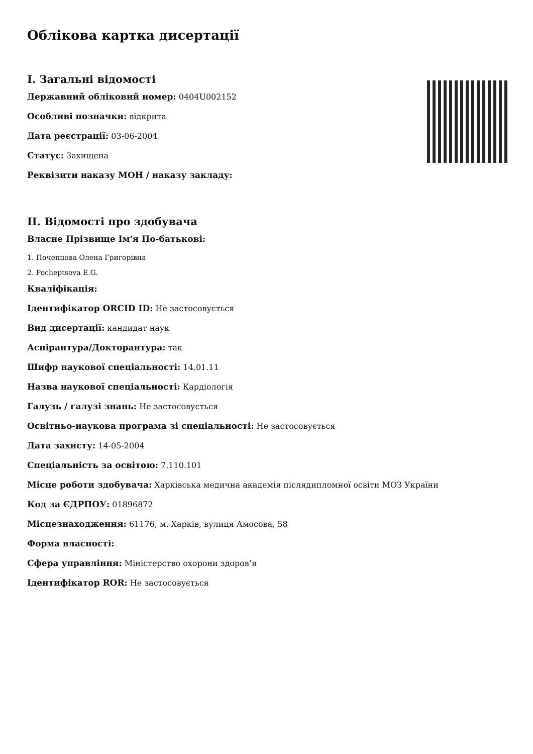Облікова картка дисертації
I. Загальні відомості
Державний обліковий номер: 0404U002152
Особливі позначки: відкрита
Дата реєстрації: 03-06-2004
Статус: Захищена
Реквізити наказу МОН / наказу закладу:
II. Відомості про здобувача
Власне Прізвище Ім'я По-батькові:
1. Почепцова Олена Григорівна
2. Pocheptsova E.G.
Кваліфікація:
Ідентифікатор ORCID ID: Не застосовується
Вид дисертації: кандидат наук
Аспірантура/Докторантура: так
Шифр наукової спеціальності: 14.01.11
Назва наукової спеціальності: Кардіологія
Галузь / галузі знань: Не застосовується
Освітньо-наукова програма зі спеціальності: Не застосовується
Дата захисту: 14-05-2004
Спеціальність за освітою: 7.110.101
Місце роботи здобувача: Харківська медична академія післядипломної освіти МОЗ України
Код за ЄДРПОУ: 01896872
Місцезнаходження: 61176, м. Харків, вулиця Амосова, 58
Форма власності:
Сфера управління: Міністерство охорони здоров’я
Ідентифікатор ROR: Не застосовується